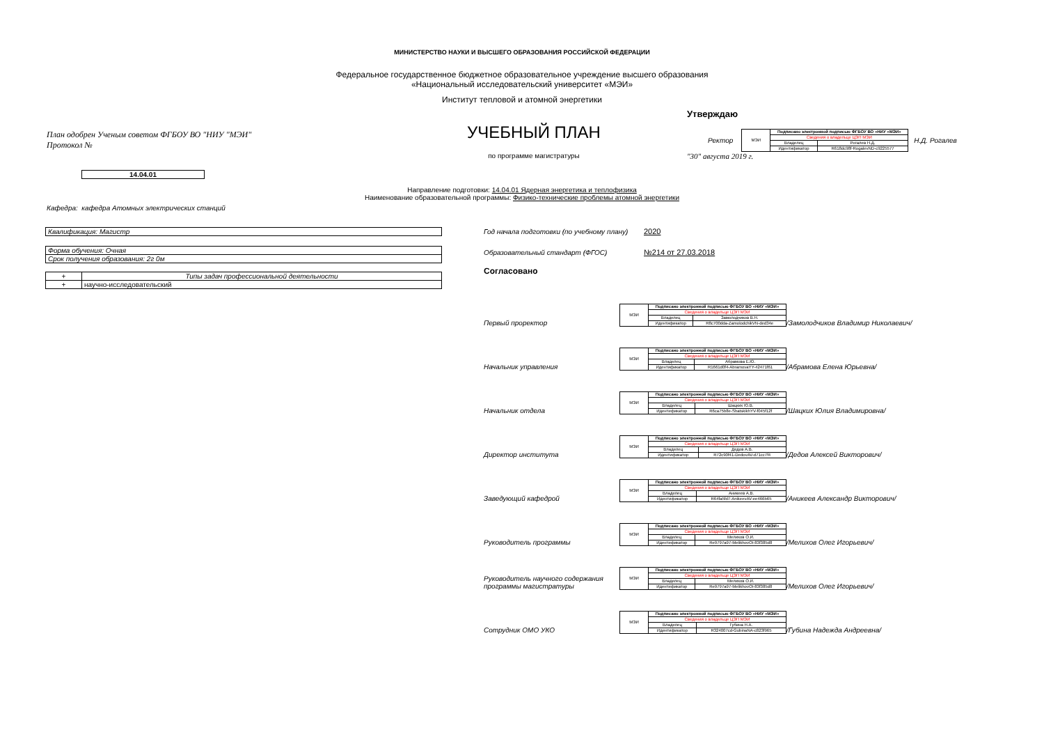МИНИСТЕРСТВО НАУКИ И ВЫСШЕГО ОБРАЗОВАНИЯ РОССИЙСКОЙ ФЕДЕРАЦИИ
Федеральное государственное бюджетное образовательное учреждение высшего образования
«Национальный исследовательский университет «МЭИ»
Институт тепловой и атомной энергетики
План одобрен Ученым советом ФГБОУ ВО "НИУ "МЭИ"
Протокол №
14.04.01
УЧЕБНЫЙ ПЛАН
по программе магистратуры
Утверждаю
Ректор
| МЭИ | Подписано электронной подписью ФГБОУ ВО «НИУ «МЭИ» | |
| | Сведения о владельце ЦЭП МЭИ | |
| | Владелец | Рогалев Н.Д. |
| | Идентификатор | R618dc98f-RogalevND-c9225577 |
Н.Д. Рогалев
"30" августа 2019 г.
Направление подготовки: 14.04.01 Ядерная энергетика и теплофизика
Наименование образовательной программы: Физико-технические проблемы атомной энергетики
Кафедра: кафедра Атомных электрических станций
| Квалификация: Магистр |
| Форма обучения: Очная |
| Срок получения образования: 2г 0м |
| + | Типы задач профессиональной деятельности |
| + | научно-исследовательский |
Год начала подготовки (по учебному плану) 2020
Образовательный стандарт (ФГОС) №214 от 27.03.2018
Согласовано
Первый проректор
| МЭИ | Подписано электронной подписью ФГБОУ ВО «НИУ «МЭИ» | |
| | Сведения о владельце ЦЭП МЭИ | |
| | Владелец | Замолодчиков В.Н. |
| | Идентификатор | R8c700dda-ZamolodchikVN-ded34e |
/Замолодчиков Владимир Николаевич/
Начальник управления
| МЭИ | Подписано электронной подписью ФГБОУ ВО «НИУ «МЭИ» | |
| | Сведения о владельце ЦЭП МЭИ | |
| | Владелец | Абрамова Е.Ю. |
| | Идентификатор | R1661d0f4-AbramovaYY-42471f61 |
/Абрамова Елена Юрьевна/
Начальник отдела
| МЭИ | Подписано электронной подписью ФГБОУ ВО «НИУ «МЭИ» | |
| | Сведения о владельце ЦЭП МЭИ | |
| | Владелец | Шацких Ю.В. |
| | Идентификатор | R6ca75b8e-ShatskikhYV-f045f12f |
/Шацких Юлия Владимировна/
Директор института
| МЭИ | Подписано электронной подписью ФГБОУ ВО «НИУ «МЭИ» | |
| | Сведения о владельце ЦЭП МЭИ | |
| | Владелец | Дедов А.В. |
| | Идентификатор | R72c90f41-DedovAV-d71cc7f4 |
/Дедов Алексей Викторович/
Заведующий кафедрой
| МЭИ | Подписано электронной подписью ФГБОУ ВО «НИУ «МЭИ» | |
| | Сведения о владельце ЦЭП МЭИ | |
| | Владелец | Аникеев А.В. |
| | Идентификатор | R64fa5fd7-AnikeevAV-ee466b65 |
/Аникеев Александр Викторович/
Руководитель программы
| МЭИ | Подписано электронной подписью ФГБОУ ВО «НИУ «МЭИ» | |
| | Сведения о владельце ЦЭП МЭИ | |
| | Владелец | Мелихов О.И. |
| | Идентификатор | Re9797a97-MelikhovOI-83f385d8 |
/Мелихов Олег Игорьевич/
Руководитель научного содержания программы магистратуры
| МЭИ | Подписано электронной подписью ФГБОУ ВО «НИУ «МЭИ» | |
| | Сведения о владельце ЦЭП МЭИ | |
| | Владелец | Мелихов О.И. |
| | Идентификатор | Re9797a97-MelikhovOI-83f385d8 |
/Мелихов Олег Игорьевич/
Сотрудник ОМО УКО
| МЭИ | Подписано электронной подписью ФГБОУ ВО «НИУ «МЭИ» | |
| | Сведения о владельце ЦЭП МЭИ | |
| | Владелец | Губина Н.А. |
| | Идентификатор | R324007cd-GubinaNA-c823f965 |
/Губина Надежда Андреевна/